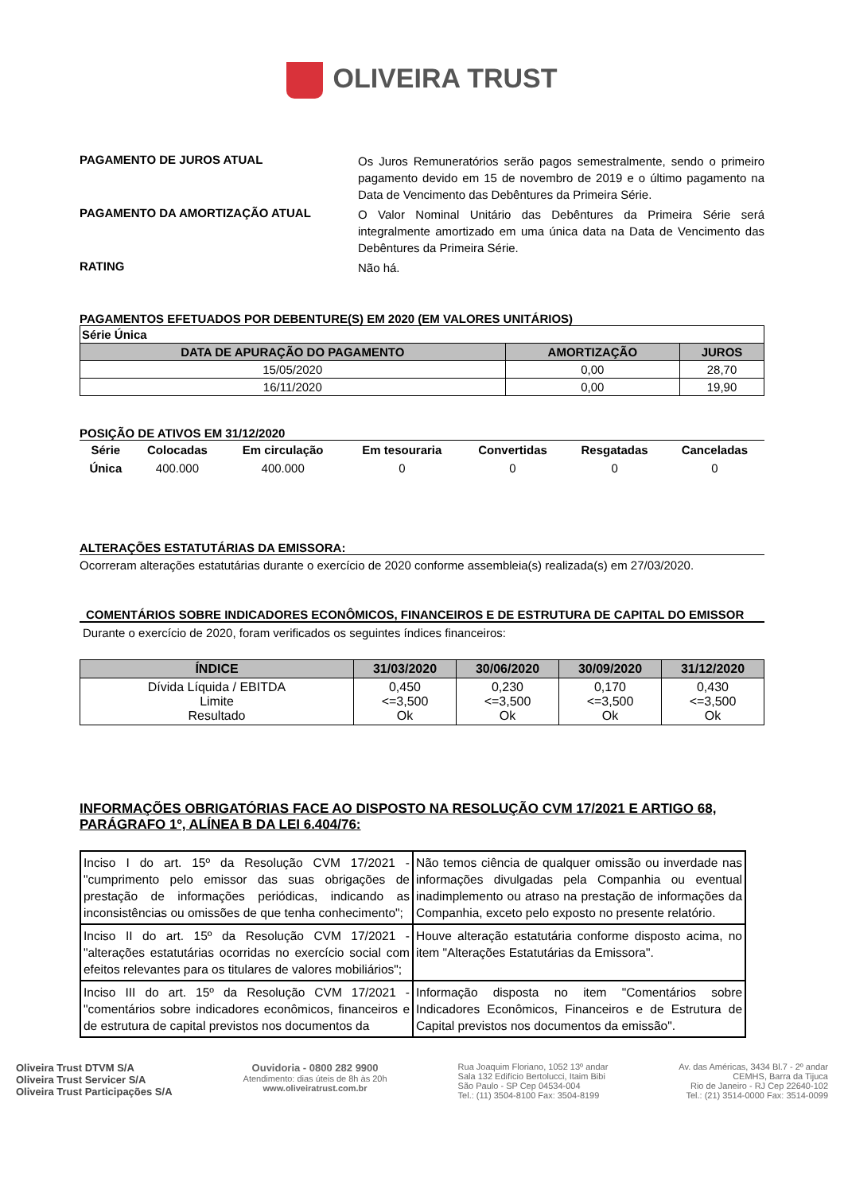OLIVEIRA TRUST
PAGAMENTO DE JUROS ATUAL
Os Juros Remuneratórios serão pagos semestralmente, sendo o primeiro pagamento devido em 15 de novembro de 2019 e o último pagamento na Data de Vencimento das Debêntures da Primeira Série.
PAGAMENTO DA AMORTIZAÇÃO ATUAL
O Valor Nominal Unitário das Debêntures da Primeira Série será integralmente amortizado em uma única data na Data de Vencimento das Debêntures da Primeira Série.
RATING
Não há.
PAGAMENTOS EFETUADOS POR DEBENTURE(S) EM 2020 (EM VALORES UNITÁRIOS)
| Série Única | | |
| DATA DE APURAÇÃO DO PAGAMENTO | AMORTIZAÇÃO | JUROS |
| 15/05/2020 | 0,00 | 28,70 |
| 16/11/2020 | 0,00 | 19,90 |
POSIÇÃO DE ATIVOS EM 31/12/2020
| Série | Colocadas | Em circulação | Em tesouraria | Convertidas | Resgatadas | Canceladas |
| --- | --- | --- | --- | --- | --- | --- |
| Única | 400.000 | 400.000 | 0 | 0 | 0 | 0 |
ALTERAÇÕES ESTATUTÁRIAS DA EMISSORA:
Ocorreram alterações estatutárias durante o exercício de 2020 conforme assembleia(s) realizada(s) em 27/03/2020.
COMENTÁRIOS SOBRE INDICADORES ECONÔMICOS, FINANCEIROS E DE ESTRUTURA DE CAPITAL DO EMISSOR
Durante o exercício de 2020, foram verificados os seguintes índices financeiros:
| ÍNDICE | 31/03/2020 | 30/06/2020 | 30/09/2020 | 31/12/2020 |
| --- | --- | --- | --- | --- |
| Dívida Líquida / EBITDA Limite Resultado | 0,450 <=3,500 Ok | 0,230 <=3,500 Ok | 0,170 <=3,500 Ok | 0,430 <=3,500 Ok |
INFORMAÇÕES OBRIGATÓRIAS FACE AO DISPOSTO NA RESOLUÇÃO CVM 17/2021 E ARTIGO 68, PARÁGRAFO 1º, ALÍNEA B DA LEI 6.404/76:
| Inciso I do art. 15º da Resolução CVM 17/2021 - "cumprimento pelo emissor das suas obrigações de prestação de informações periódicas, indicando as inconsistências ou omissões de que tenha conhecimento"; | Não temos ciência de qualquer omissão ou inverdade nas informações divulgadas pela Companhia ou eventual inadimplemento ou atraso na prestação de informações da Companhia, exceto pelo exposto no presente relatório. |
| Inciso II do art. 15º da Resolução CVM 17/2021 - "alterações estatutárias ocorridas no exercício social com efeitos relevantes para os titulares de valores mobiliários"; | Houve alteração estatutária conforme disposto acima, no item "Alterações Estatutárias da Emissora". |
| Inciso III do art. 15º da Resolução CVM 17/2021 - "comentários sobre indicadores econômicos, financeiros e de estrutura de capital previstos nos documentos da | Informação disposta no item "Comentários sobre Indicadores Econômicos, Financeiros e de Estrutura de Capital previstos nos documentos da emissão". |
Oliveira Trust DTVM S/A
Oliveira Trust Servicer S/A
Oliveira Trust Participações S/A
Ouvidoria - 0800 282 9900
Atendimento: dias úteis de 8h às 20h
www.oliveiratrust.com.br
Rua Joaquim Floriano, 1052 13º andar
Sala 132 Edifício Bertolucci, Itaim Bibi
São Paulo - SP Cep 04534-004
Tel.: (11) 3504-8100 Fax: 3504-8199
Av. das Américas, 3434 Bl.7 - 2º andar
CEMHS, Barra da Tijuca
Rio de Janeiro - RJ Cep 22640-102
Tel.: (21) 3514-0000 Fax: 3514-0099